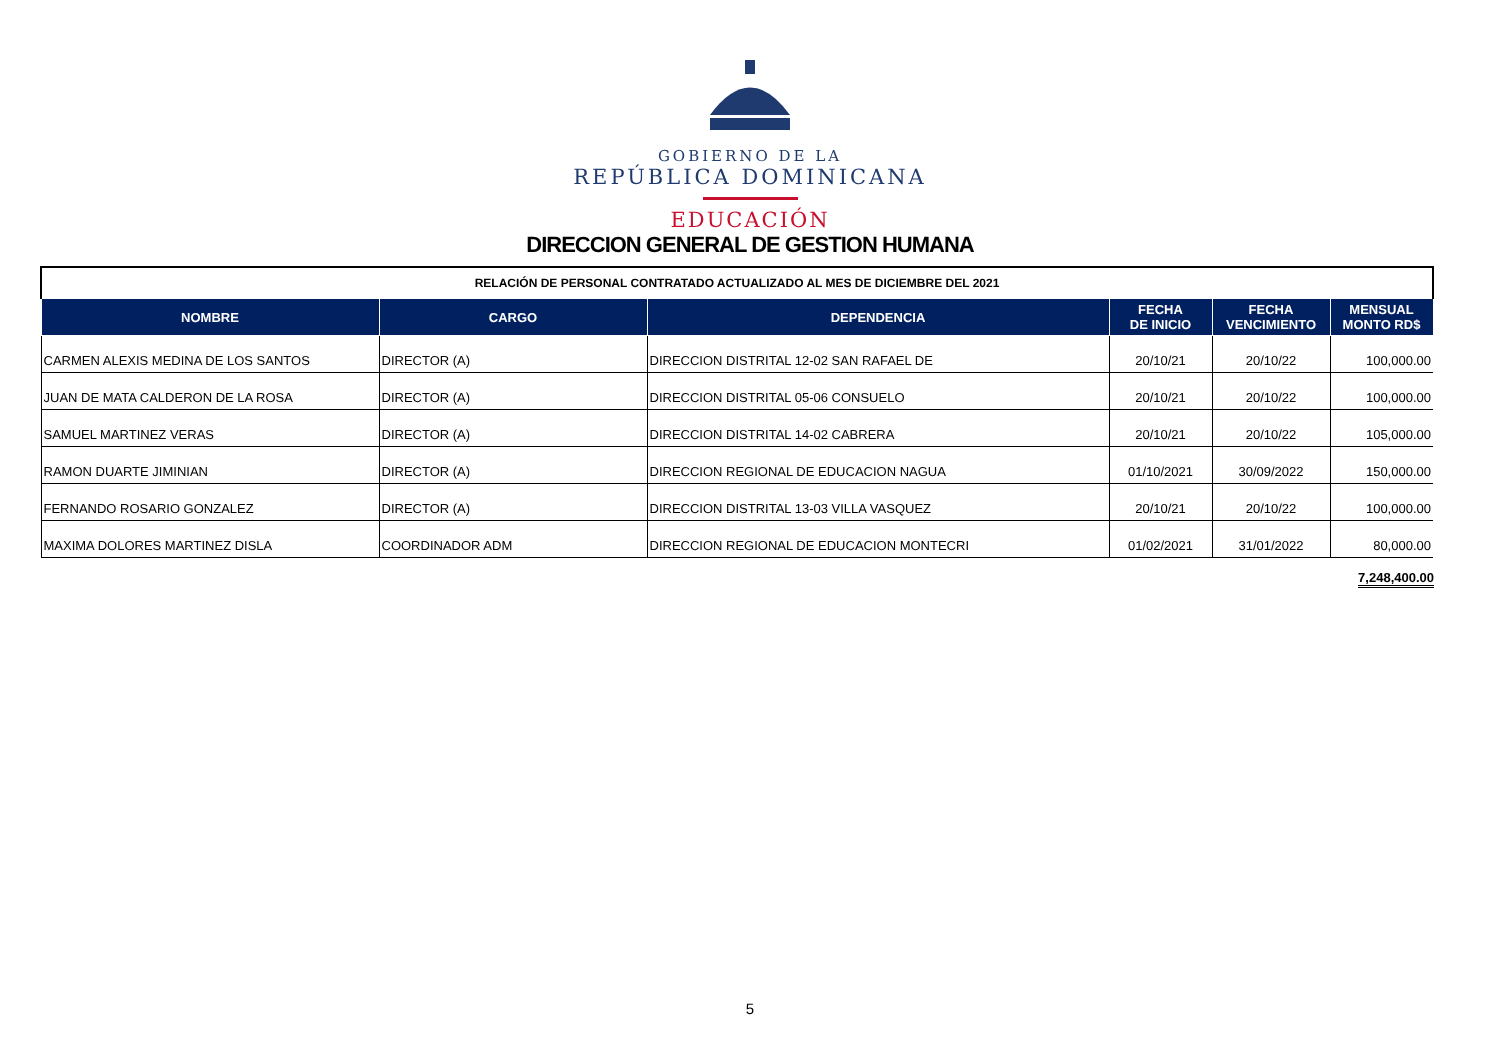GOBIERNO DE LA
REPÚBLICA DOMINICANA
EDUCACIÓN
DIRECCION GENERAL DE GESTION HUMANA
| RELACIÓN DE PERSONAL CONTRATADO ACTUALIZADO AL MES DE DICIEMBRE DEL 2021 | | | | | |
| NOMBRE | CARGO | DEPENDENCIA | FECHA DE INICIO | FECHA VENCIMIENTO | MENSUAL MONTO RD$ |
| CARMEN ALEXIS MEDINA DE LOS SANTOS | DIRECTOR (A) | DIRECCION DISTRITAL 12-02 SAN RAFAEL DE | 20/10/21 | 20/10/22 | 100,000.00 |
| JUAN DE MATA CALDERON DE LA ROSA | DIRECTOR (A) | DIRECCION DISTRITAL 05-06 CONSUELO | 20/10/21 | 20/10/22 | 100,000.00 |
| SAMUEL MARTINEZ VERAS | DIRECTOR (A) | DIRECCION DISTRITAL 14-02 CABRERA | 20/10/21 | 20/10/22 | 105,000.00 |
| RAMON DUARTE JIMINIAN | DIRECTOR (A) | DIRECCION REGIONAL DE EDUCACION NAGUA | 01/10/2021 | 30/09/2022 | 150,000.00 |
| FERNANDO ROSARIO GONZALEZ | DIRECTOR (A) | DIRECCION DISTRITAL 13-03 VILLA VASQUEZ | 20/10/21 | 20/10/22 | 100,000.00 |
| MAXIMA DOLORES MARTINEZ DISLA | COORDINADOR ADM | DIRECCION REGIONAL DE EDUCACION MONTECRI | 01/02/2021 | 31/01/2022 | 80,000.00 |
7,248,400.00
5